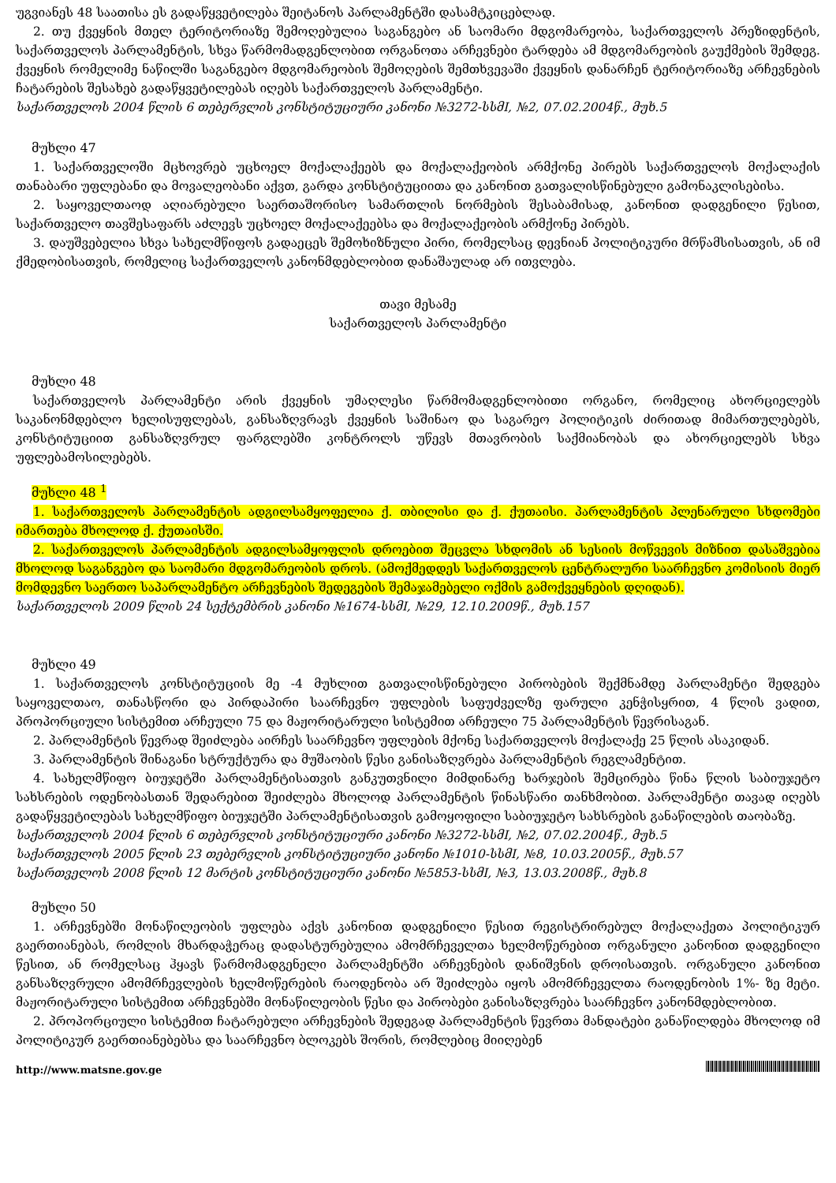უგვიანეს 48 საათისა ეს გადაწყვეტილება შეიტანოს პარლამენტში დასამტკიცებლად.
2. თუ ქვეყნის მთელ ტერიტორიაზე შემოღებულია საგანგებო ან საომარი მდგომარეობა, საქართველოს პრეზიდენტის, საქართველოს პარლამენტის, სხვა წარმომადგენლობით ორგანოთა არჩევნები ტარდება ამ მდგომარეობის გაუქმების შემდეგ. ქვეყნის რომელიმე ნაწილში საგანგებო მდგომარეობის შემოღების შემთხვევაში ქვეყნის დანარჩენ ტერიტორიაზე არჩევნების ჩატარების შესახებ გადაწყვეტილებას იღებს საქართველოს პარლამენტი.
საქართველოს 2004 წლის 6 თებერვლის კონსტიტუციური კანონი №3272-სსმI, №2, 07.02.2004წ., მუხ.5
მუხლი 47
1. საქართველოში მცხოვრებ უცხოელ მოქალაქეებს და მოქალაქეობის არმქონე პირებს საქართველოს მოქალაქის თანაბარი უფლებანი და მოვალეობანი აქვთ, გარდა კონსტიტუციითა და კანონით გათვალისწინებული გამონაკლისებისა.
2. საყოველთაოდ აღიარებული საერთაშორისო სამართლის ნორმების შესაბამისად, კანონით დადგენილი წესით, საქართველო თავშესაფარს აძლევს უცხოელ მოქალაქეებსა და მოქალაქეობის არმქონე პირებს.
3. დაუშვებელია სხვა სახელმწიფოს გადაეცეს შემოხიზნული პირი, რომელსაც დევნიან პოლიტიკური მრწამსისათვის, ან იმ ქმედობისათვის, რომელიც საქართველოს კანონმდებლობით დანაშაულად არ ითვლება.
თავი მესამე
საქართველოს პარლამენტი
მუხლი 48
საქართველოს პარლამენტი არის ქვეყნის უმაღლესი წარმომადგენლობითი ორგანო, რომელიც ახორციელებს საკანონმდებლო ხელისუფლებას, განსაზღვრავს ქვეყნის საშინაო და საგარეო პოლიტიკის ძირითად მიმართულებებს, კონსტიტუციით განსაზღვრულ ფარგლებში კონტროლს უწევს მთავრობის საქმიანობას და ახორციელებს სხვა უფლებამოსილებებს.
მუხლი 48 <sup>1</sup>
1. საქართველოს პარლამენტის ადგილსამყოფელია ქ. თბილისი და ქ. ქუთაისი. პარლამენტის პლენარული სხდომები იმართება მხოლოდ ქ. ქუთაისში.
2. საქართველოს პარლამენტის ადგილსამყოფლის დროებით შეცვლა სხდომის ან სესიის მოწვევის მიზნით დასაშვებია მხოლოდ საგანგებო და საომარი მდგომარეობის დროს. (ამოქმედდეს საქართველოს ცენტრალური საარჩევნო კომისიის მიერ მომდევნო საერთო საპარლამენტო არჩევნების შედეგების შემაჯამებელი ოქმის გამოქვეყნების დღიდან).
საქართველოს 2009 წლის 24 სექტემბრის კანონი №1674-სსმI, №29, 12.10.2009წ., მუხ.157
მუხლი 49
1. საქართველოს კონსტიტუციის მე -4 მუხლით გათვალისწინებული პირობების შექმნამდე პარლამენტი შედგება საყოველთაო, თანასწორი და პირდაპირი საარჩევნო უფლების საფუძველზე ფარული კენჭისყრით, 4 წლის ვადით, პროპორციული სისტემით არჩეული 75 და მაჟორიტარული სისტემით არჩეული 75 პარლამენტის წევრისაგან.
2. პარლამენტის წევრად შეიძლება აირჩეს საარჩევნო უფლების მქონე საქართველოს მოქალაქე 25 წლის ასაკიდან.
3. პარლამენტის შინაგანი სტრუქტურა და მუშაობის წესი განისაზღვრება პარლამენტის რეგლამენტით.
4. სახელმწიფო ბიუჯეტში პარლამენტისათვის განკუთვნილი მიმდინარე ხარჯების შემცირება წინა წლის საბიუჯეტო სახსრების ოდენობასთან შედარებით შეიძლება მხოლოდ პარლამენტის წინასწარი თანხმობით. პარლამენტი თავად იღებს გადაწყვეტილებას სახელმწიფო ბიუჯეტში პარლამენტისათვის გამოყოფილი საბიუჯეტო სახსრების განაწილების თაობაზე.
საქართველოს 2004 წლის 6 თებერვლის კონსტიტუციური კანონი №3272-სსმI, №2, 07.02.2004წ., მუხ.5
საქართველოს 2005 წლის 23 თებერვლის კონსტიტუციური კანონი №1010-სსმI, №8, 10.03.2005წ., მუხ.57
საქართველოს 2008 წლის 12 მარტის კონსტიტუციური კანონი №5853-სსმI, №3, 13.03.2008წ., მუხ.8
მუხლი 50
1. არჩევნებში მონაწილეობის უფლება აქვს კანონით დადგენილი წესით რეგისტრირებულ მოქალაქეთა პოლიტიკურ გაერთიანებას, რომლის მხარდაჭერაც დადასტურებულია ამომრჩეველთა ხელმოწერებით ორგანული კანონით დადგენილი წესით, ან რომელსაც ჰყავს წარმომადგენელი პარლამენტში არჩევნების დანიშვნის დროისათვის. ორგანული კანონით განსაზღვრული ამომრჩევლების ხელმოწერების რაოდენობა არ შეიძლება იყოს ამომრჩეველთა რაოდენობის 1%- ზე მეტი. მაჟორიტარული სისტემით არჩევნებში მონაწილეობის წესი და პირობები განისაზღვრება საარჩევნო კანონმდებლობით.
2. პროპორციული სისტემით ჩატარებული არჩევნების შედეგად პარლამენტის წევრთა მანდატები განაწილდება მხოლოდ იმ პოლიტიკურ გაერთიანებებსა და საარჩევნო ბლოკებს შორის, რომლებიც მიიღებენ
http://www.matsne.gov.ge